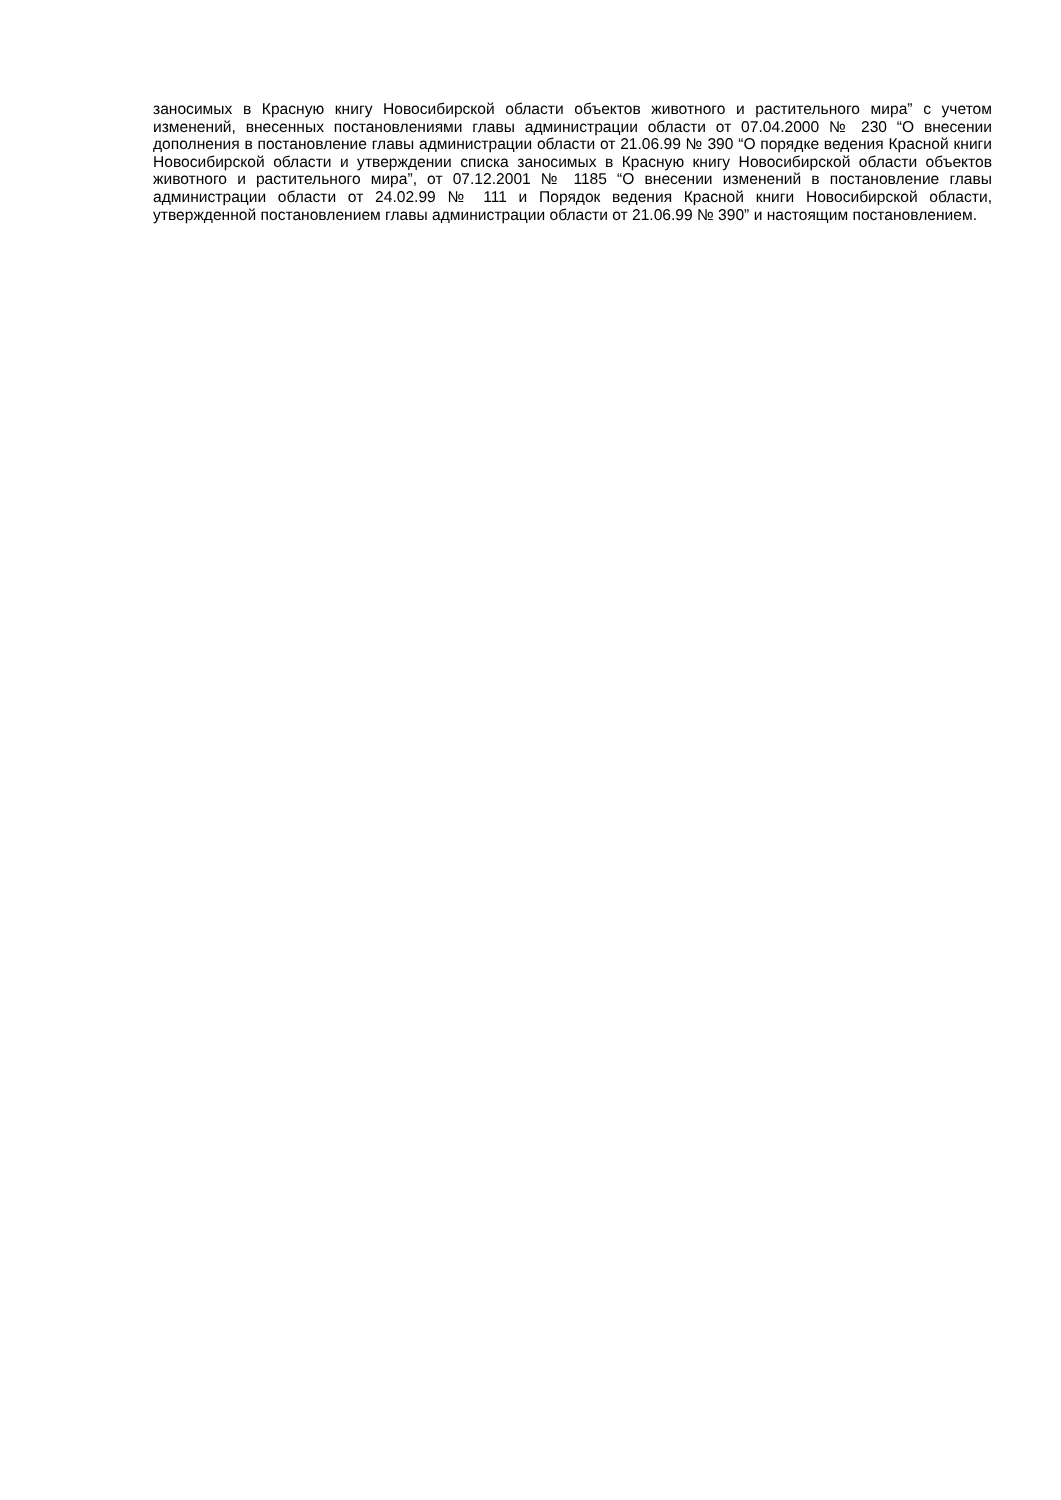заносимых в Красную книгу Новосибирской области объектов животного и растительного мира” с учетом изменений, внесенных постановлениями главы администрации области от 07.04.2000 № 230 “О внесении дополнения в постановление главы администрации области от 21.06.99 № 390 “О порядке ведения Красной книги Новосибирской области и утверждении списка заносимых в Красную книгу Новосибирской области объектов животного и растительного мира”, от 07.12.2001 № 1185 “О внесении изменений в постановление главы администрации области от 24.02.99 № 111 и Порядок ведения Красной книги Новосибирской области, утвержденной постановлением главы администрации области от 21.06.99 № 390” и настоящим постановлением.